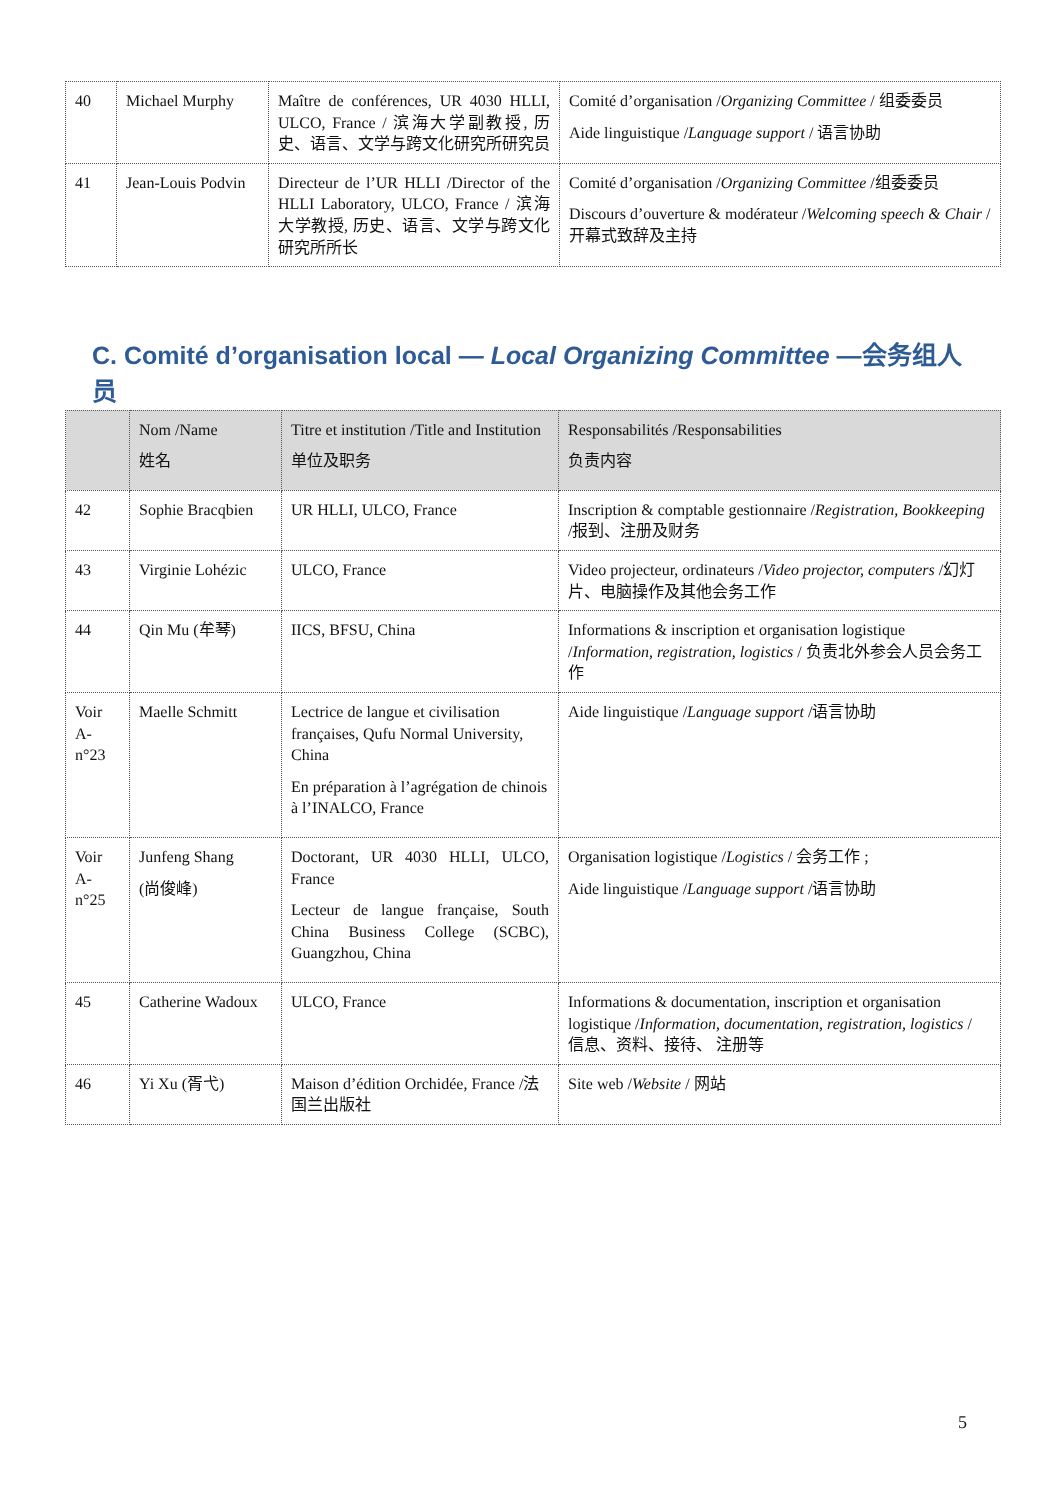| 40 | Michael Murphy | Maître de conférences, UR 4030 HLLI, ULCO, France / 滨海大学副教授, 历史、语言、文学与跨文化研究所研究员 | Comité d’organisation / Organizing Committee / 组委委员 Aide linguistique / Language support / 语言协助 |
| 41 | Jean-Louis Podvin | Directeur de l’UR HLLI /Director of the HLLI Laboratory, ULCO, France / 滨海大学教授, 历史、语言、文学与跨文化研究所所长 | Comité d’organisation / Organizing Committee /组委委员 Discours d’ouverture & modérateur / Welcoming speech & Chair /开幕式致辞及主持 |
C. Comité d’organisation local — Local Organizing Committee —会务组人员
| | Nom /Name 姓名 | Titre et institution /Title and Institution 单位及职务 | Responsabilités /Responsabilities 负责内容 |
| --- | --- | --- | --- |
| 42 | Sophie Bracqbien | UR HLLI, ULCO, France | Inscription & comptable gestionnaire / Registration, Bookkeeping /报到、注册及财务 |
| 43 | Virginie Lohézic | ULCO, France | Video projecteur, ordinateurs / Video projector, computers /幻灯片、电脑操作及其他会务工作 |
| 44 | Qin Mu (牟琴) | IICS, BFSU, China | Informations & inscription et organisation logistique / Information, registration, logistics / 负责北外参会人员会务工作 |
| Voir A-n°23 | Maelle Schmitt | Lectrice de langue et civilisation françaises, Qufu Normal University, China En préparation à l’agrégation de chinois à l’INALCO, France | Aide linguistique / Language support /语言协助 |
| Voir A-n°25 | Junfeng Shang (尚俊峰) | Doctorant, UR 4030 HLLI, ULCO, France Lecteur de langue française, South China Business College (SCBC), Guangzhou, China | Organisation logistique / Logistics / 会务工作 ; Aide linguistique / Language support /语言协助 |
| 45 | Catherine Wadoux | ULCO, France | Informations & documentation, inscription et organisation logistique / Information, documentation, registration, logistics / 信息、资料、接待、 注册等 |
| 46 | Yi Xu (胥弋) | Maison d’édition Orchidée, France /法国兰出版社 | Site web / Website / 网站 |
5